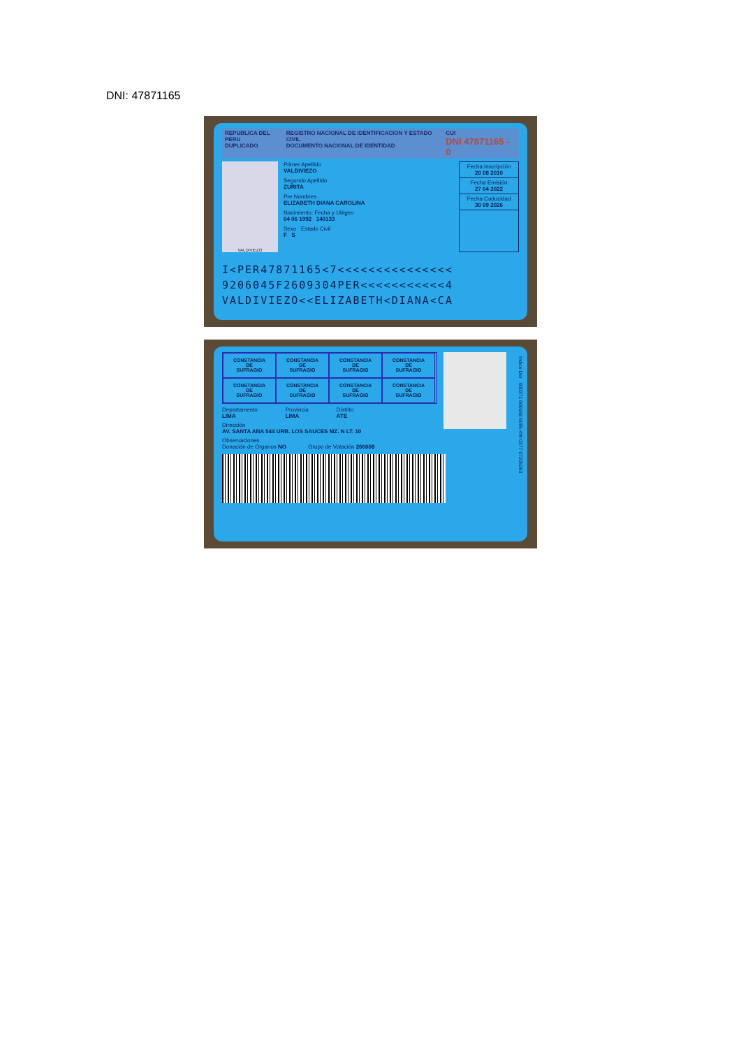DNI: 47871165
REPUBLICA DEL PERU
DUPLICADO REGISTRO NACIONAL DE IDENTIFICACION Y ESTADO CIVIL
DOCUMENTO NACIONAL DE IDENTIDAD CUI
DNI 47871165 - 0
VALDIVIEZO
Primer Apellido
VALDIVIEZO
Segundo Apellido
ZURITA
Pre Nombres
ELIZABETH DIANA CAROLINA
Nacimiento: Fecha y Ubigeo
04 06 1992 140133
Sexo Estado Civil
F S
Fecha Inscripción
20 08 2010
Fecha Emisión
27 04 2022
Fecha Caducidad
30 09 2026
I<PER47871165<7<<<<<<<<<<<<<<<
9206045F2609304PER<<<<<<<<<<<4
VALDIVIEZO<<ELIZABETH<DIANA<CA
CONSTANCIA
DE
SUFRAGIO
CONSTANCIA
DE
SUFRAGIO
CONSTANCIA
DE
SUFRAGIO
CONSTANCIA
DE
SUFRAGIO
CONSTANCIA
DE
SUFRAGIO
CONSTANCIA
DE
SUFRAGIO
CONSTANCIA
DE
SUFRAGIO
CONSTANCIA
DE
SUFRAGIO
Indice Der 000371 000168 6095-4W 0377 07205393
Departamento
LIMA Provincia
LIMA Distrito
ATE
Dirección
AV. SANTA ANA 544 URB. LOS SAUCES MZ. N LT. 10
Observaciones
Donación de Organos NO Grupo de Votación 266668